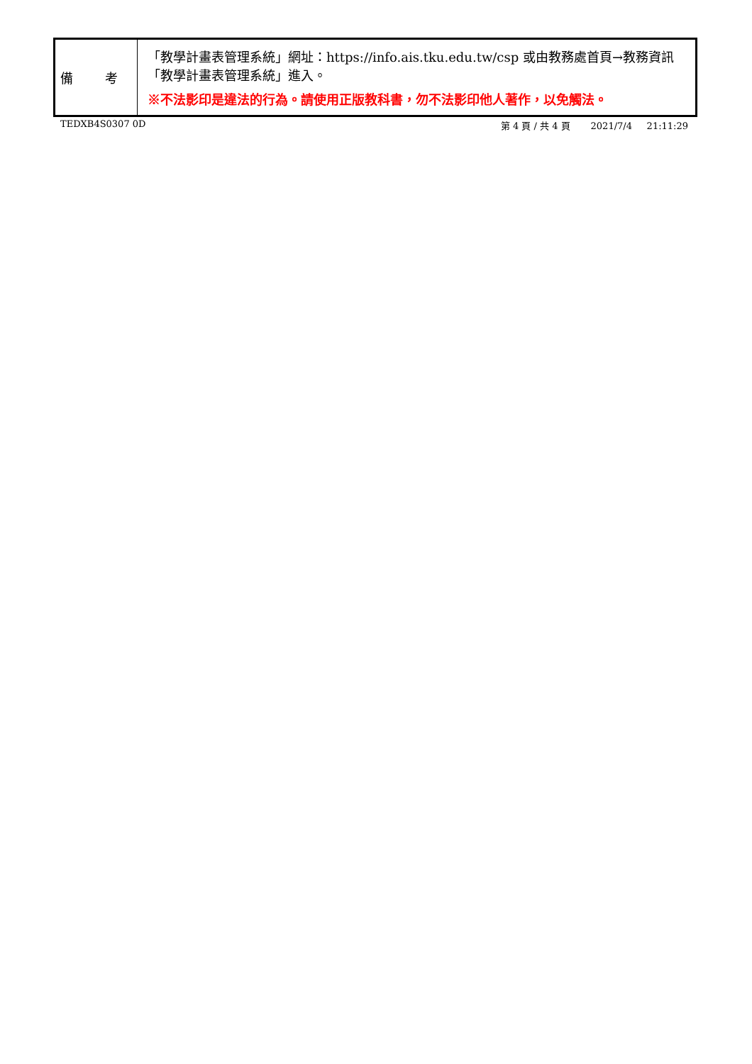| 備 考 | 「教學計畫表管理系統」網址： https://info.ais.tku.edu.tw/csp 或由教務處首頁→教務資訊「教學計畫表管理系統」進入。 ※不法影印是違法的行為。請使用正版教科書，勿不法影印他人著作，以免觸法。 |
TEDXB4S0307 0D 第 4 頁 / 共 4 頁 2021/7/4 21:11:29